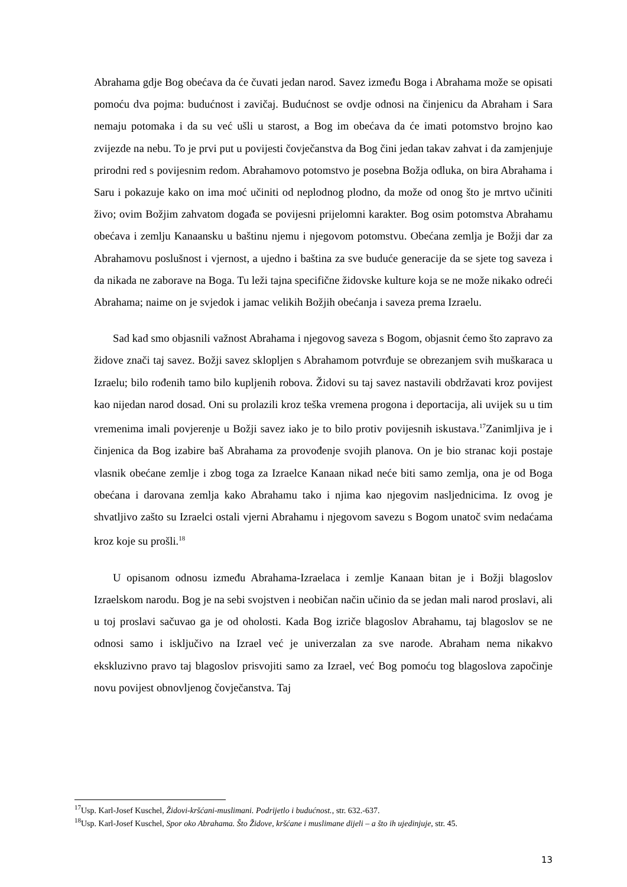Abrahama gdje Bog obećava da će čuvati jedan narod. Savez između Boga i Abrahama može se opisati pomoću dva pojma: budućnost i zavičaj. Budućnost se ovdje odnosi na činjenicu da Abraham i Sara nemaju potomaka i da su već ušli u starost, a Bog im obećava da će imati potomstvo brojno kao zvijezde na nebu. To je prvi put u povijesti čovječanstva da Bog čini jedan takav zahvat i da zamjenjuje prirodni red s povijesnim redom. Abrahamovo potomstvo je posebna Božja odluka, on bira Abrahama i Saru i pokazuje kako on ima moć učiniti od neplodnog plodno, da može od onog što je mrtvo učiniti živo; ovim Božjim zahvatom događa se povijesni prijelomni karakter. Bog osim potomstva Abrahamu obećava i zemlju Kanaansku u baštinu njemu i njegovom potomstvu. Obećana zemlja je Božji dar za Abrahamovu poslušnost i vjernost, a ujedno i baština za sve buduće generacije da se sjete tog saveza i da nikada ne zaborave na Boga. Tu leži tajna specifične židovske kulture koja se ne može nikako odreći Abrahama; naime on je svjedok i jamac velikih Božjih obećanja i saveza prema Izraelu.
Sad kad smo objasnili važnost Abrahama i njegovog saveza s Bogom, objasnit ćemo što zapravo za židove znači taj savez. Božji savez sklopljen s Abrahamom potvrđuje se obrezanjem svih muškaraca u Izraelu; bilo rođenih tamo bilo kupljenih robova. Židovi su taj savez nastavili obdržavati kroz povijest kao nijedan narod dosad. Oni su prolazili kroz teška vremena progona i deportacija, ali uvijek su u tim vremenima imali povjerenje u Božji savez iako je to bilo protiv povijesnih iskustava.<sup>17</sup>Zanimljiva je i činjenica da Bog izabire baš Abrahama za provođenje svojih planova. On je bio stranac koji postaje vlasnik obećane zemlje i zbog toga za Izraelce Kanaan nikad neće biti samo zemlja, ona je od Boga obećana i darovana zemlja kako Abrahamu tako i njima kao njegovim nasljednicima. Iz ovog je shvatljivo zašto su Izraelci ostali vjerni Abrahamu i njegovom savezu s Bogom unatoč svim nedaćama kroz koje su prošli.<sup>18</sup>
U opisanom odnosu između Abrahama-Izraelaca i zemlje Kanaan bitan je i Božji blagoslov Izraelskom narodu. Bog je na sebi svojstven i neobičan način učinio da se jedan mali narod proslavi, ali u toj proslavi sačuvao ga je od oholosti. Kada Bog izriče blagoslov Abrahamu, taj blagoslov se ne odnosi samo i isključivo na Izrael već je univerzalan za sve narode. Abraham nema nikakvo ekskluzivno pravo taj blagoslov prisvojiti samo za Izrael, već Bog pomoću tog blagoslova započinje novu povijest obnovljenog čovječanstva. Taj
<sup>17</sup> Usp. Karl-Josef Kuschel, Židovi-kršćani-muslimani. Podrijetlo i budućnost., str. 632.-637.
<sup>18</sup> Usp. Karl-Josef Kuschel, Spor oko Abrahama. Što Židove, kršćane i muslimane dijeli – a što ih ujedinjuje, str. 45.
13